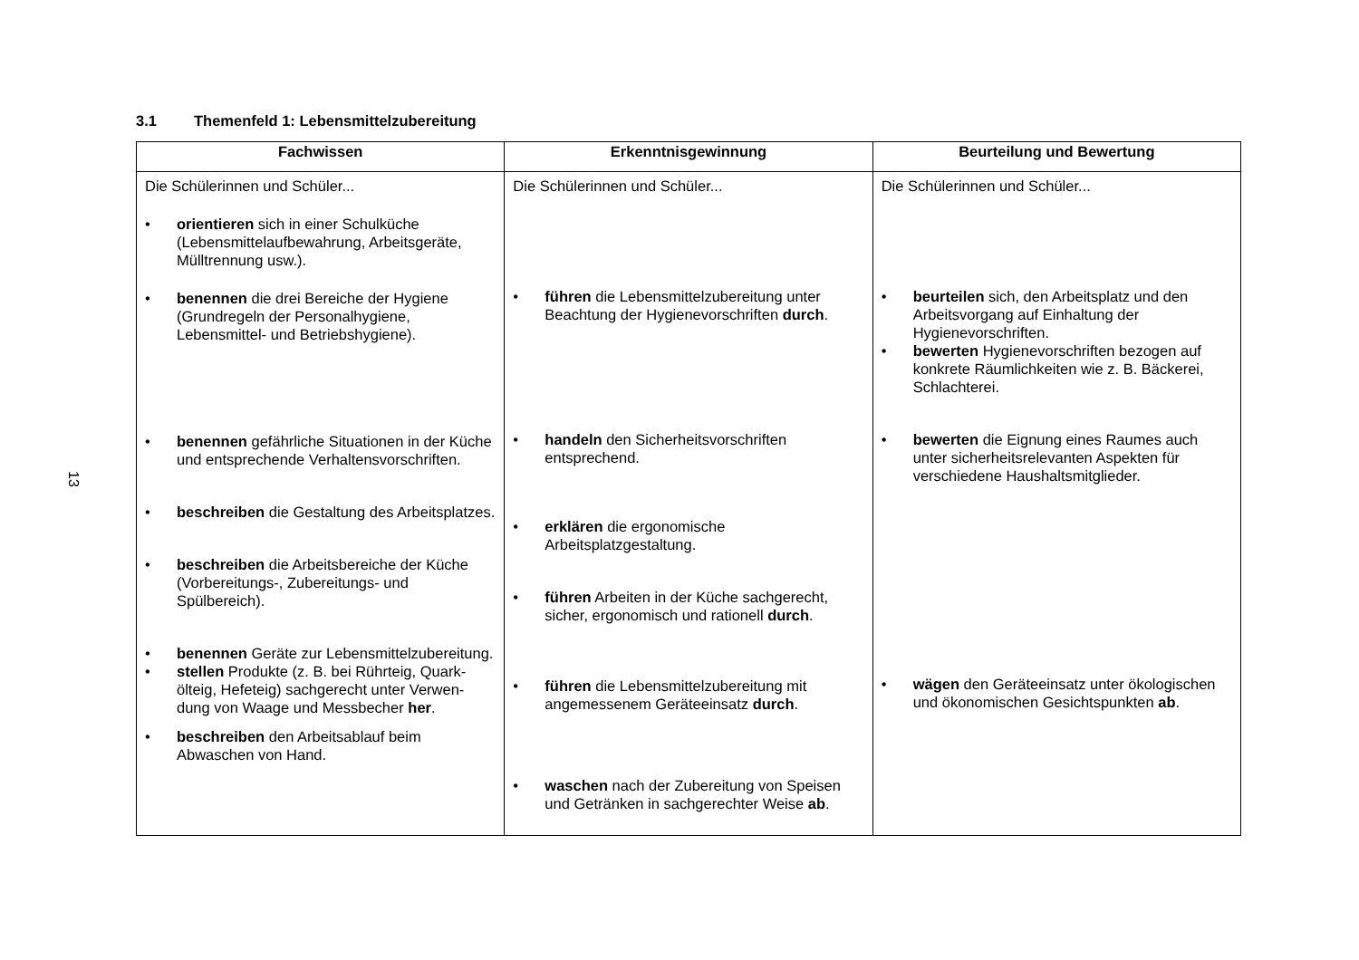13
3.1 Themenfeld 1: Lebensmittelzubereitung
| Fachwissen | Erkenntnisgewinnung | Beurteilung und Bewertung |
| --- | --- | --- |
| Die Schülerinnen und Schüler... • orientieren sich in einer Schulküche (Lebensmittelaufbewahrung, Arbeitsgeräte, Mülltrennung usw.). • benennen die drei Bereiche der Hygiene (Grundregeln der Personalhygiene, Lebensmittel- und Betriebshygiene). • benennen gefährliche Situationen in der Küche und entsprechende Verhaltensvorschriften. • beschreiben die Gestaltung des Arbeitsplatzes. • beschreiben die Arbeitsbereiche der Küche (Vorbereitungs-, Zubereitungs- und Spülbereich). • benennen Geräte zur Lebensmittelzubereitung. • stellen Produkte (z. B. bei Rührteig, Quark-ölteig, Hefeteig) sachgerecht unter Verwen-dung von Waage und Messbecher her . • beschreiben den Arbeitsablauf beim Abwaschen von Hand. | Die Schülerinnen und Schüler... • führen die Lebensmittelzubereitung unter Beachtung der Hygienevorschriften durch . • handeln den Sicherheitsvorschriften entsprechend. • erklären die ergonomische Arbeitsplatzgestaltung. • führen Arbeiten in der Küche sachgerecht, sicher, ergonomisch und rationell durch . • führen die Lebensmittelzubereitung mit angemessenem Geräteeinsatz durch . • waschen nach der Zubereitung von Speisen und Getränken in sachgerechter Weise ab . | Die Schülerinnen und Schüler... • beurteilen sich, den Arbeitsplatz und den Arbeitsvorgang auf Einhaltung der Hygienevorschriften. • bewerten Hygienevorschriften bezogen auf konkrete Räumlichkeiten wie z. B. Bäckerei, Schlachterei. • bewerten die Eignung eines Raumes auch unter sicherheitsrelevanten Aspekten für verschiedene Haushaltsmitglieder. • wägen den Geräteeinsatz unter ökologischen und ökonomischen Gesichtspunkten ab . |